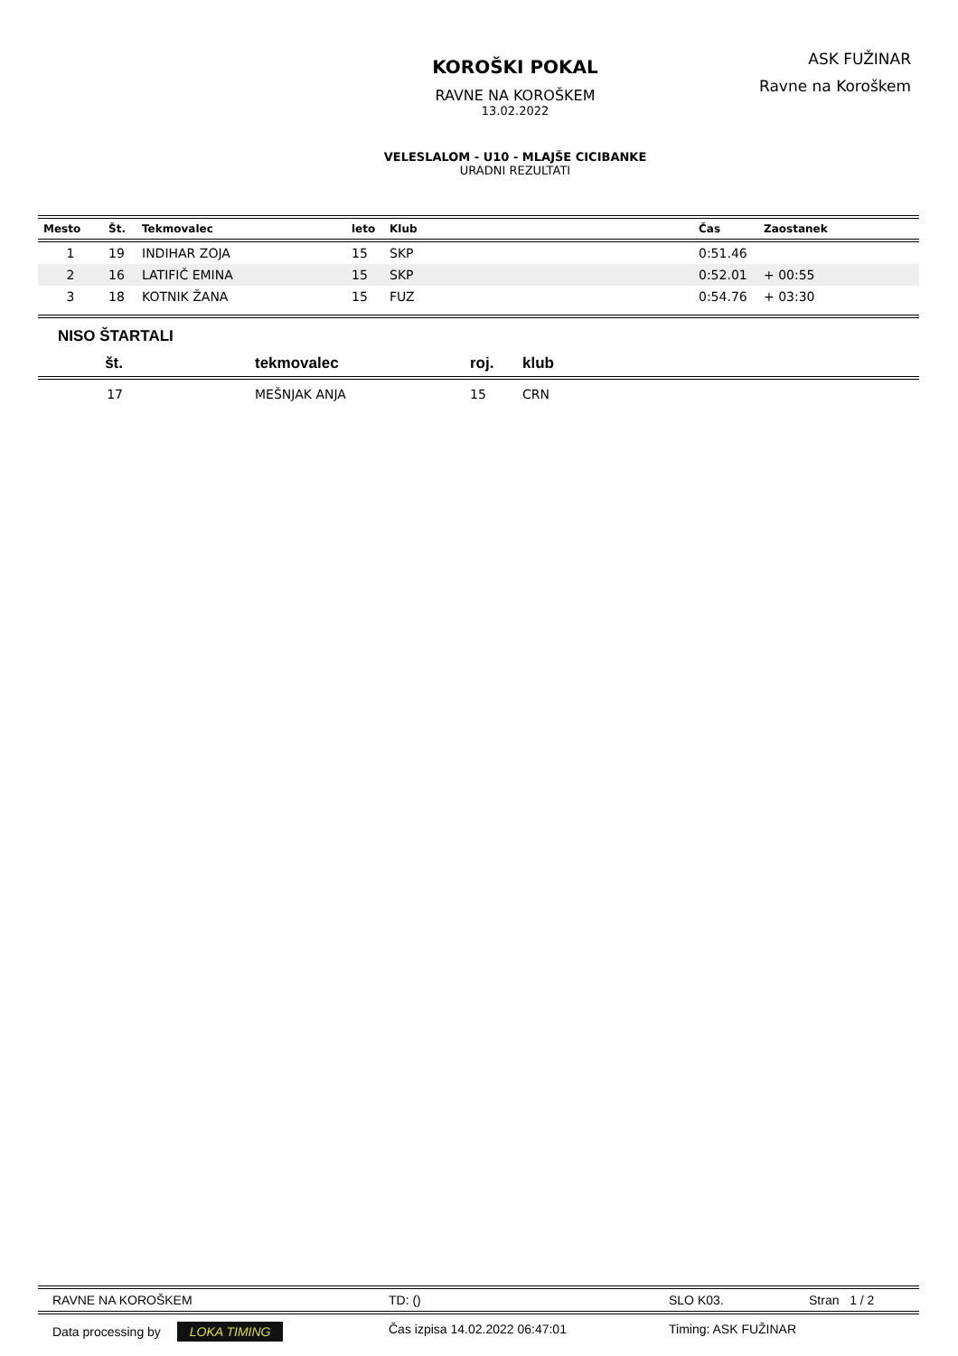ASK FUŽINAR
Ravne na Koroškem
KOROŠKI POKAL
RAVNE NA KOROŠKEM
13.02.2022
VELESLALOM - U10 - MLAJŠE CICIBANKE
URADNI REZULTATI
| Mesto | Št. | Tekmovalec | leto | Klub | Čas | Zaostanek |
| --- | --- | --- | --- | --- | --- | --- |
| 1 | 19 | INDIHAR ZOJA | 15 | SKP | 0:51.46 | |
| 2 | 16 | LATIFIČ EMINA | 15 | SKP | 0:52.01 | + 00:55 |
| 3 | 18 | KOTNIK ŽANA | 15 | FUZ | 0:54.76 | + 03:30 |
NISO ŠTARTALI
| št. | | tekmovalec | roj. | klub |
| --- | --- | --- | --- | --- |
| 17 | | MEŠNJAK ANJA | 15 | CRN |
RAVNE NA KOROŠKEM TD: () SLO K03. Stran 1 / 2
Data processing by LOKA TIMING Čas izpisa 14.02.2022 06:47:01 Timing: ASK FUŽINAR